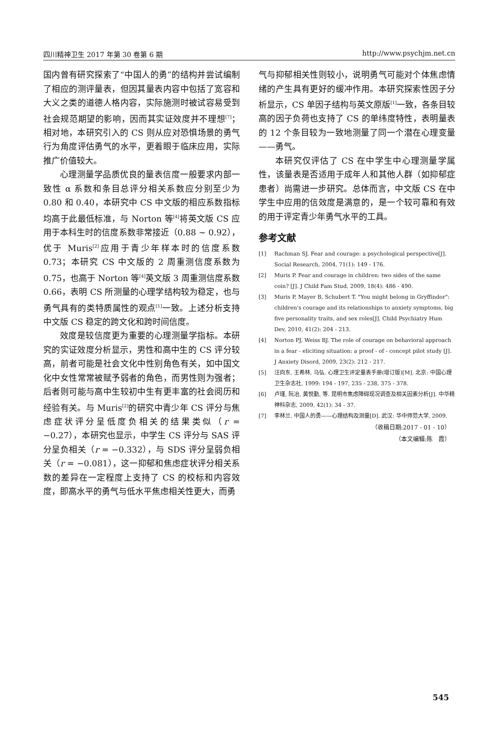四川精神卫生 2017 年第 30 卷第 6 期 http://www.psychjm.net.cn
国内曾有研究探索了“中国人的勇”的结构并尝试编制了相应的测评量表，但因其量表内容中包括了宽容和大义之类的道德人格内容，实际施测时被试容易受到社会规范期望的影响，因而其实证效度并不理想<sup>[7]</sup>；相对地，本研究引入的 CS 则从应对恐惧场景的勇气行为角度评估勇气的水平，更着眼于临床应用，实际推广价值较大。
心理测量学品质优良的量表信度一般要求内部一致性 α 系数和条目总评分相关系数应分别至少为 0.80 和 0.40，本研究中 CS 中文版的相应系数指标均高于此最低标准，与 Norton 等<sup>[4]</sup>将英文版 CS 应用于本科生时的信度系数非常接近（0.88 ~ 0.92），优于 Muris<sup>[2]</sup>应用于青少年样本时的信度系数 0.73；本研究 CS 中文版的 2 周重测信度系数为 0.75，也高于 Norton 等<sup>[4]</sup>英文版 3 周重测信度系数 0.66，表明 CS 所测量的心理学结构较为稳定，也与勇气具有的类特质属性的观点<sup>[1]</sup>一致。上述分析支持中文版 CS 稳定的跨文化和跨时间信度。
效度是较信度更为重要的心理测量学指标。本研究的实证效度分析显示，男性和高中生的 CS 评分较高，前者可能是社会文化中性别角色有关，如中国文化中女性常常被赋予弱者的角色，而男性则为强者；后者则可能与高中生较初中生有更丰富的社会阅历和经验有关。与 Muris<sup>[2]</sup>的研究中青少年 CS 评分与焦虑症状评分呈低度负相关的结果类似（r = −0.27），本研究也显示，中学生 CS 评分与 SAS 评分呈负相关（r = −0.332），与 SDS 评分呈弱负相关（r = −0.081），这一抑郁和焦虑症状评分相关系数的差异在一定程度上支持了 CS 的校标和内容效度，即高水平的勇气与低水平焦虑相关性更大，而勇
气与抑郁相关性则较小，说明勇气可能对个体焦虑情绪的产生具有更好的缓冲作用。本研究探索性因子分析显示，CS 单因子结构与英文原版<sup>[1]</sup>一致，各条目较高的因子负荷也支持了 CS 的单纬度特性，表明量表的 12 个条目较为一致地测量了同一个潜在心理变量——勇气。
本研究仅评估了 CS 在中学生中心理测量学属性，该量表是否适用于成年人和其他人群（如抑郁症患者）尚需进一步研究。总体而言，中文版 CS 在中学生中应用的信效度是满意的，是一个较可靠和有效的用于评定青少年勇气水平的工具。
参考文献
[1] Rachman SJ. Fear and courage: a psychological perspective[J]. Social Research, 2004, 71(1): 149 - 176.
[2] Muris P. Fear and courage in children: two sides of the same coin? [J]. J Child Fam Stud, 2009, 18(4): 486 - 490.
[3] Muris P, Mayer B, Schubert T. "You might belong in Gryffindor": children's courage and its relationships to anxiety symptoms, big five personality traits, and sex roles[J]. Child Psychiatry Hum Dev, 2010, 41(2): 204 - 213.
[4] Norton PJ, Weiss BJ. The role of courage on behavioral approach in a fear - eliciting situation: a proof - of - concept pilot study [J]. J Anxiety Disord, 2009, 23(2): 212 - 217.
[5] 汪向东, 王希林, 马弘. 心理卫生评定量表手册(增订版)[M]. 北京: 中国心理卫生杂志社, 1999: 194 - 197, 235 - 238, 375 - 378.
[6] 卢瑾, 阮冶, 黄悦勤, 等. 昆明市焦虑障碍现况调查及相关因素分析[J]. 中华精神科杂志, 2009, 42(1): 34 - 37.
[7] 李林兰. 中国人的勇——心理结构及测量[D]. 武汉: 华中师范大学, 2009.
（收稿日期:2017 - 01 - 10）
（本文编辑:陈　霞）
545